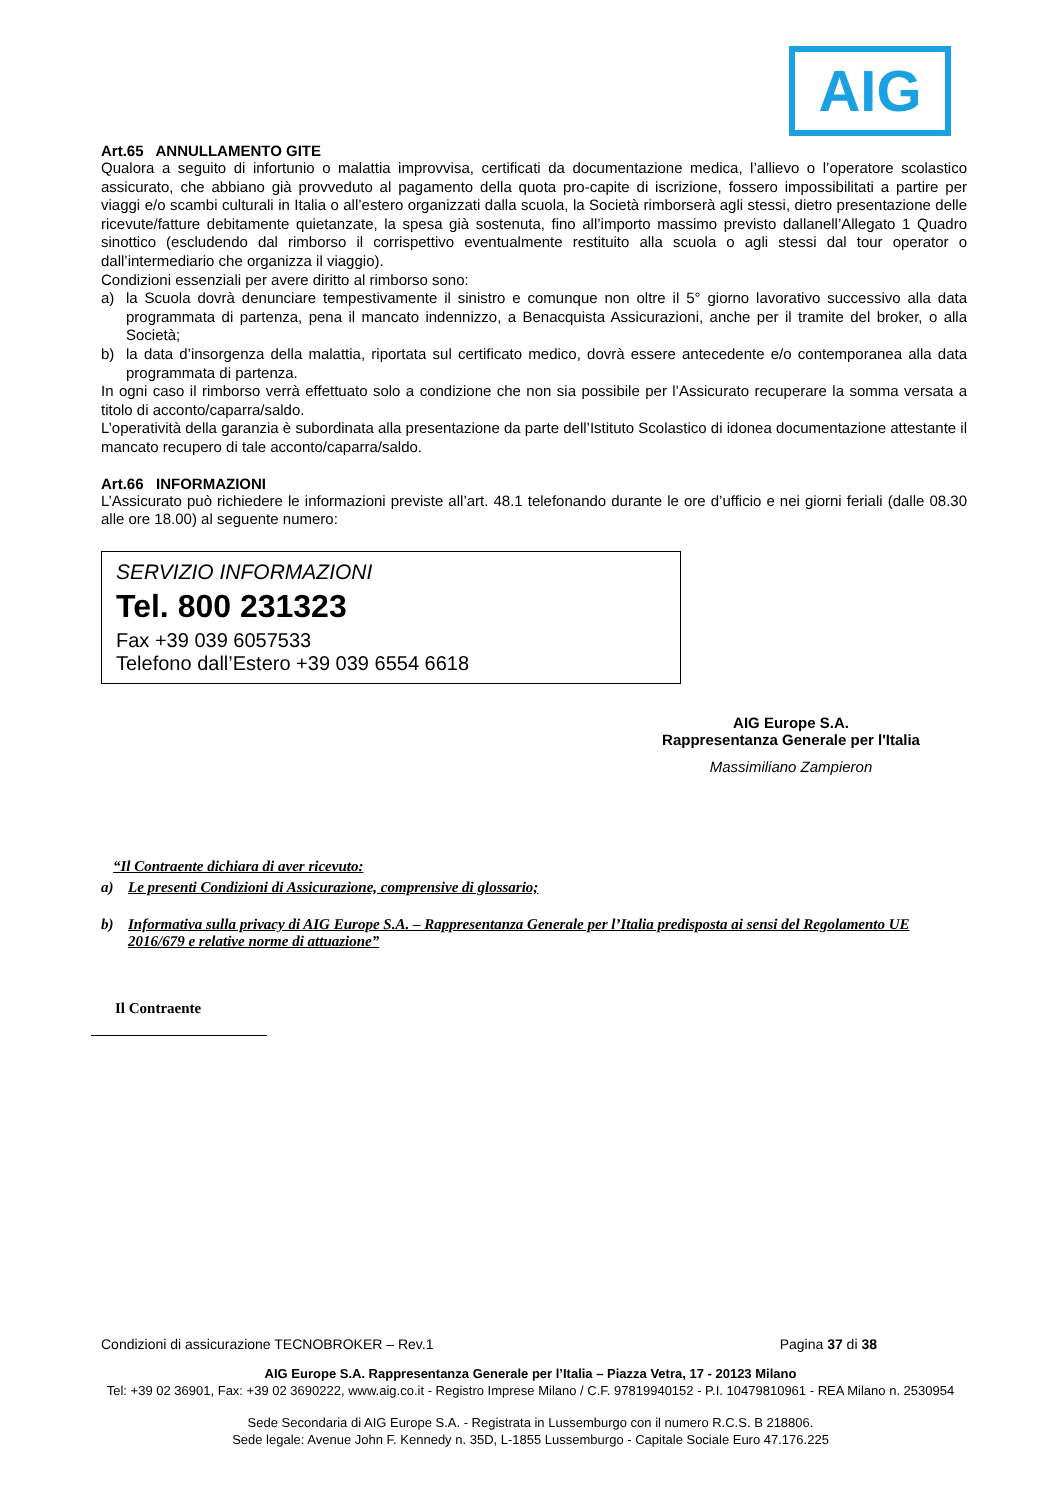AIG
Art.65 ANNULLAMENTO GITE
Qualora a seguito di infortunio o malattia improvvisa, certificati da documentazione medica, l’allievo o l’operatore scolastico assicurato, che abbiano già provveduto al pagamento della quota pro-capite di iscrizione, fossero impossibilitati a partire per viaggi e/o scambi culturali in Italia o all’estero organizzati dalla scuola, la Società rimborserà agli stessi, dietro presentazione delle ricevute/fatture debitamente quietanzate, la spesa già sostenuta, fino all’importo massimo previsto dallanell’Allegato 1 Quadro sinottico (escludendo dal rimborso il corrispettivo eventualmente restituito alla scuola o agli stessi dal tour operator o dall’intermediario che organizza il viaggio).
Condizioni essenziali per avere diritto al rimborso sono:
a)
la Scuola dovrà denunciare tempestivamente il sinistro e comunque non oltre il 5° giorno lavorativo successivo alla data programmata di partenza, pena il mancato indennizzo, a Benacquista Assicurazioni, anche per il tramite del broker, o alla Società;
b)
la data d’insorgenza della malattia, riportata sul certificato medico, dovrà essere antecedente e/o contemporanea alla data programmata di partenza.
In ogni caso il rimborso verrà effettuato solo a condizione che non sia possibile per l’Assicurato recuperare la somma versata a titolo di acconto/caparra/saldo.
L’operatività della garanzia è subordinata alla presentazione da parte dell’Istituto Scolastico di idonea documentazione attestante il mancato recupero di tale acconto/caparra/saldo.
Art.66 INFORMAZIONI
L’Assicurato può richiedere le informazioni previste all’art. 48.1 telefonando durante le ore d’ufficio e nei giorni feriali (dalle 08.30 alle ore 18.00) al seguente numero:
SERVIZIO INFORMAZIONI
Tel. 800 231323
Fax +39 039 6057533
Telefono dall’Estero +39 039 6554 6618
AIG Europe S.A.
Rappresentanza Generale per l'Italia
Massimiliano Zampieron
“Il Contraente dichiara di aver ricevuto:
a) Le presenti Condizioni di Assicurazione, comprensive di glossario;
b) Informativa sulla privacy di AIG Europe S.A. – Rappresentanza Generale per l’Italia predisposta ai sensi del Regolamento UE 2016/679 e relative norme di attuazione”
Il Contraente
Condizioni di assicurazione TECNOBROKER – Rev.1 Pagina 37 di 38
AIG Europe S.A. Rappresentanza Generale per l’Italia – Piazza Vetra, 17 - 20123 Milano
Tel: +39 02 36901, Fax: +39 02 3690222, www.aig.co.it - Registro Imprese Milano / C.F. 97819940152 - P.I. 10479810961 - REA Milano n. 2530954
Sede Secondaria di AIG Europe S.A. - Registrata in Lussemburgo con il numero R.C.S. B 218806.
Sede legale: Avenue John F. Kennedy n. 35D, L-1855 Lussemburgo - Capitale Sociale Euro 47.176.225